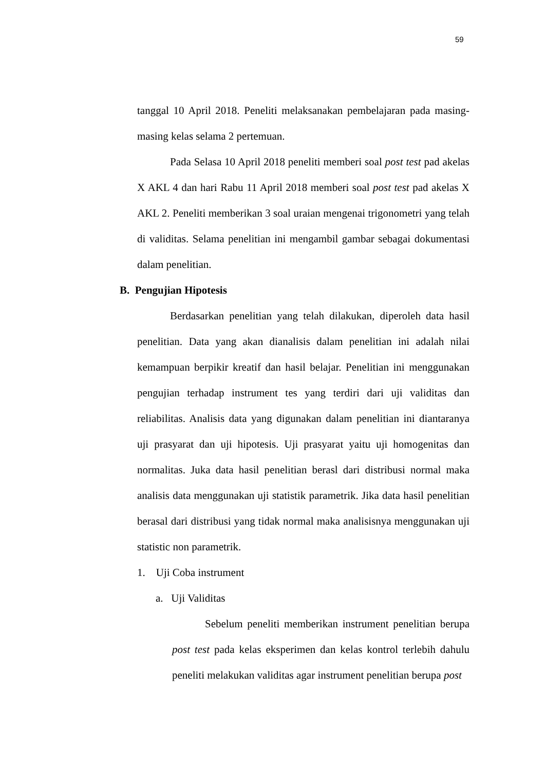59
tanggal 10 April 2018. Peneliti melaksanakan pembelajaran pada masing-masing kelas selama 2 pertemuan.
Pada Selasa 10 April 2018 peneliti memberi soal post test pad akelas X AKL 4 dan hari Rabu 11 April 2018 memberi soal post test pad akelas X AKL 2. Peneliti memberikan 3 soal uraian mengenai trigonometri yang telah di validitas. Selama penelitian ini mengambil gambar sebagai dokumentasi dalam penelitian.
B. Pengujian Hipotesis
Berdasarkan penelitian yang telah dilakukan, diperoleh data hasil penelitian. Data yang akan dianalisis dalam penelitian ini adalah nilai kemampuan berpikir kreatif dan hasil belajar. Penelitian ini menggunakan pengujian terhadap instrument tes yang terdiri dari uji validitas dan reliabilitas. Analisis data yang digunakan dalam penelitian ini diantaranya uji prasyarat dan uji hipotesis. Uji prasyarat yaitu uji homogenitas dan normalitas. Juka data hasil penelitian berasl dari distribusi normal maka analisis data menggunakan uji statistik parametrik. Jika data hasil penelitian berasal dari distribusi yang tidak normal maka analisisnya menggunakan uji statistic non parametrik.
1. Uji Coba instrument
a. Uji Validitas
Sebelum peneliti memberikan instrument penelitian berupa post test pada kelas eksperimen dan kelas kontrol terlebih dahulu peneliti melakukan validitas agar instrument penelitian berupa post